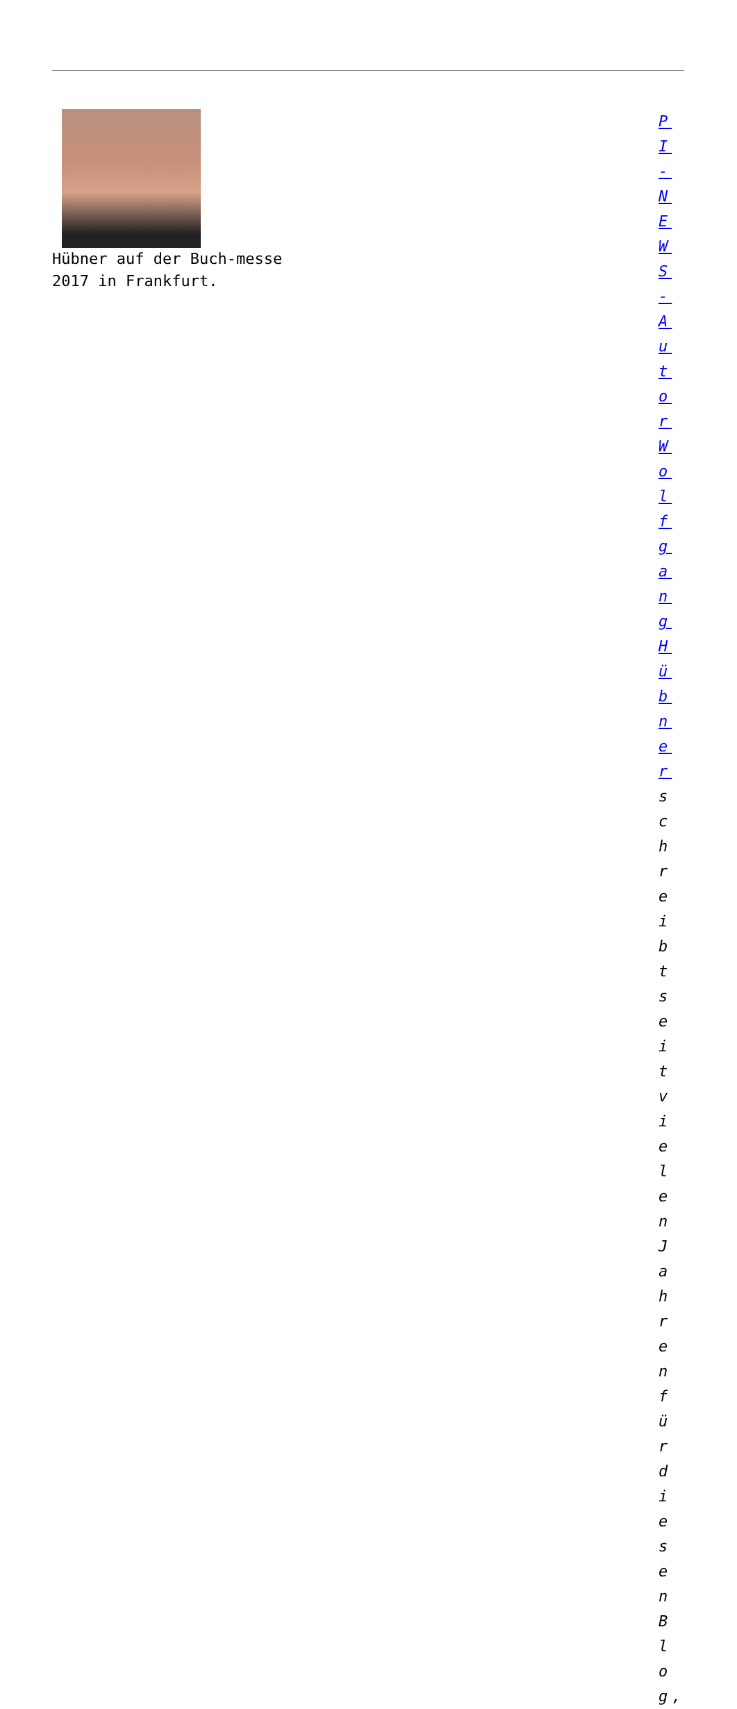Hübner auf der Buch-messe 2017 in Frankfurt.
PI - NEWS - Autor Wolfgang Hübner schreibt seit vielen Jahren für diesen Blog,